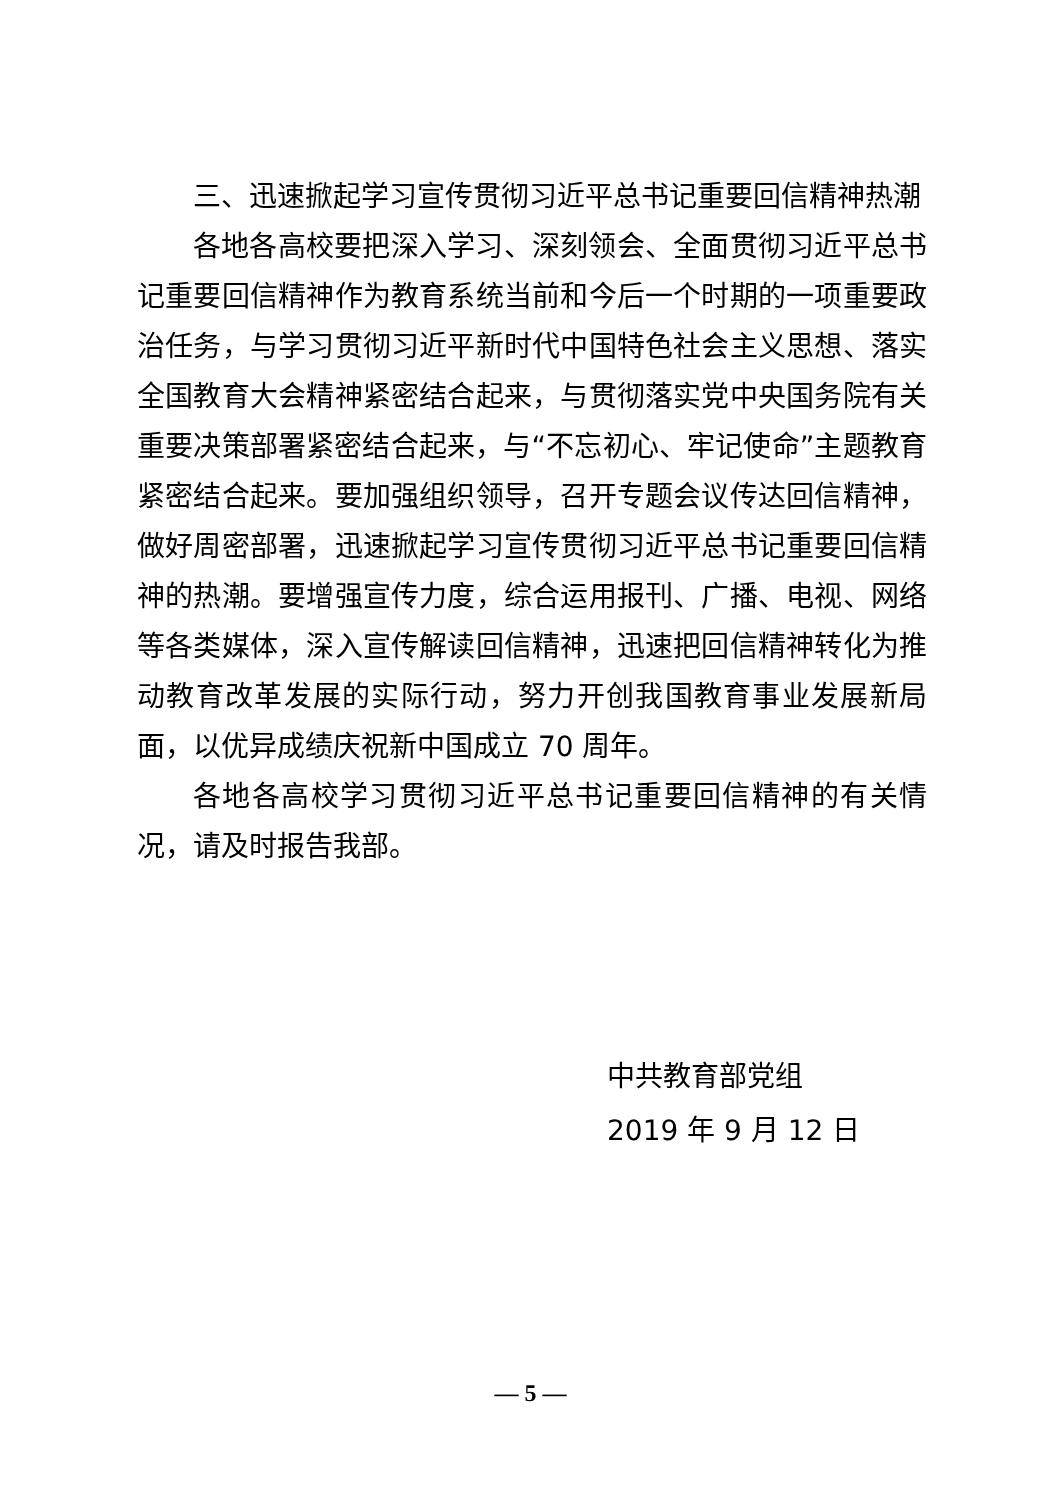三、迅速掀起学习宣传贯彻习近平总书记重要回信精神热潮
各地各高校要把深入学习、深刻领会、全面贯彻习近平总书记重要回信精神作为教育系统当前和今后一个时期的一项重要政治任务，与学习贯彻习近平新时代中国特色社会主义思想、落实全国教育大会精神紧密结合起来，与贯彻落实党中央国务院有关重要决策部署紧密结合起来，与“不忘初心、牢记使命”主题教育紧密结合起来。要加强组织领导，召开专题会议传达回信精神，做好周密部署，迅速掀起学习宣传贯彻习近平总书记重要回信精神的热潮。要增强宣传力度，综合运用报刊、广播、电视、网络等各类媒体，深入宣传解读回信精神，迅速把回信精神转化为推动教育改革发展的实际行动，努力开创我国教育事业发展新局面，以优异成绩庆祝新中国成立 70 周年。
各地各高校学习贯彻习近平总书记重要回信精神的有关情况，请及时报告我部。
中共教育部党组
2019 年 9 月 12 日
— 5 —